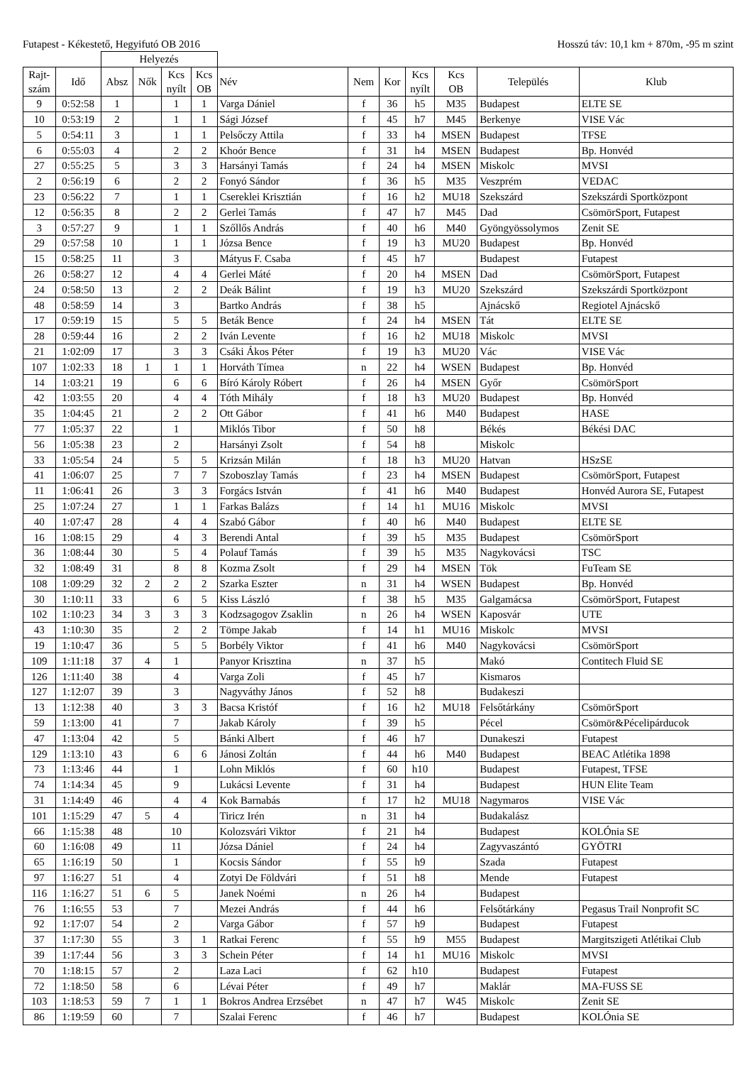Futapest - Kékestető, Hegyifutó OB 2016 Hosszú táv: 10,1 km + 870m, -95 m szint
| | | Helyezés | | | | | | | | | | |
| --- | --- | --- | --- | --- | --- | --- | --- | --- | --- | --- | --- | --- |
| Rajt- szám | Idő | Absz | Nők | Kcs nyílt | Kcs OB | Név | Nem | Kor | Kcs nyílt | Kcs OB | Település | Klub |
| 9 | 0:52:58 | 1 | | 1 | 1 | Varga Dániel | f | 36 | h5 | M35 | Budapest | ELTE SE |
| 10 | 0:53:19 | 2 | | 1 | 1 | Sági József | f | 45 | h7 | M45 | Berkenye | VISE Vác |
| 5 | 0:54:11 | 3 | | 1 | 1 | Pelsőczy Attila | f | 33 | h4 | MSEN | Budapest | TFSE |
| 6 | 0:55:03 | 4 | | 2 | 2 | Khoór Bence | f | 31 | h4 | MSEN | Budapest | Bp. Honvéd |
| 27 | 0:55:25 | 5 | | 3 | 3 | Harsányi Tamás | f | 24 | h4 | MSEN | Miskolc | MVSI |
| 2 | 0:56:19 | 6 | | 2 | 2 | Fonyó Sándor | f | 36 | h5 | M35 | Veszprém | VEDAC |
| 23 | 0:56:22 | 7 | | 1 | 1 | Csereklei Krisztián | f | 16 | h2 | MU18 | Szekszárd | Szekszárdi Sportközpont |
| 12 | 0:56:35 | 8 | | 2 | 2 | Gerlei Tamás | f | 47 | h7 | M45 | Dad | CsömörSport, Futapest |
| 3 | 0:57:27 | 9 | | 1 | 1 | Szőllős András | f | 40 | h6 | M40 | Gyöngyössolymos | Zenit SE |
| 29 | 0:57:58 | 10 | | 1 | 1 | Józsa Bence | f | 19 | h3 | MU20 | Budapest | Bp. Honvéd |
| 15 | 0:58:25 | 11 | | 3 | | Mátyus F. Csaba | f | 45 | h7 | | Budapest | Futapest |
| 26 | 0:58:27 | 12 | | 4 | 4 | Gerlei Máté | f | 20 | h4 | MSEN | Dad | CsömörSport, Futapest |
| 24 | 0:58:50 | 13 | | 2 | 2 | Deák Bálint | f | 19 | h3 | MU20 | Szekszárd | Szekszárdi Sportközpont |
| 48 | 0:58:59 | 14 | | 3 | | Bartko András | f | 38 | h5 | | Ajnácskő | Regiotel Ajnácskő |
| 17 | 0:59:19 | 15 | | 5 | 5 | Beták Bence | f | 24 | h4 | MSEN | Tát | ELTE SE |
| 28 | 0:59:44 | 16 | | 2 | 2 | Iván Levente | f | 16 | h2 | MU18 | Miskolc | MVSI |
| 21 | 1:02:09 | 17 | | 3 | 3 | Csáki Ákos Péter | f | 19 | h3 | MU20 | Vác | VISE Vác |
| 107 | 1:02:33 | 18 | 1 | 1 | 1 | Horváth Tímea | n | 22 | h4 | WSEN | Budapest | Bp. Honvéd |
| 14 | 1:03:21 | 19 | | 6 | 6 | Bíró Károly Róbert | f | 26 | h4 | MSEN | Győr | CsömörSport |
| 42 | 1:03:55 | 20 | | 4 | 4 | Tóth Mihály | f | 18 | h3 | MU20 | Budapest | Bp. Honvéd |
| 35 | 1:04:45 | 21 | | 2 | 2 | Ott Gábor | f | 41 | h6 | M40 | Budapest | HASE |
| 77 | 1:05:37 | 22 | | 1 | | Miklós Tibor | f | 50 | h8 | | Békés | Békési DAC |
| 56 | 1:05:38 | 23 | | 2 | | Harsányi Zsolt | f | 54 | h8 | | Miskolc | |
| 33 | 1:05:54 | 24 | | 5 | 5 | Krizsán Milán | f | 18 | h3 | MU20 | Hatvan | HSzSE |
| 41 | 1:06:07 | 25 | | 7 | 7 | Szoboszlay Tamás | f | 23 | h4 | MSEN | Budapest | CsömörSport, Futapest |
| 11 | 1:06:41 | 26 | | 3 | 3 | Forgács István | f | 41 | h6 | M40 | Budapest | Honvéd Aurora SE, Futapest |
| 25 | 1:07:24 | 27 | | 1 | 1 | Farkas Balázs | f | 14 | h1 | MU16 | Miskolc | MVSI |
| 40 | 1:07:47 | 28 | | 4 | 4 | Szabó Gábor | f | 40 | h6 | M40 | Budapest | ELTE SE |
| 16 | 1:08:15 | 29 | | 4 | 3 | Berendi Antal | f | 39 | h5 | M35 | Budapest | CsömörSport |
| 36 | 1:08:44 | 30 | | 5 | 4 | Polauf Tamás | f | 39 | h5 | M35 | Nagykovácsi | TSC |
| 32 | 1:08:49 | 31 | | 8 | 8 | Kozma Zsolt | f | 29 | h4 | MSEN | Tök | FuTeam SE |
| 108 | 1:09:29 | 32 | 2 | 2 | 2 | Szarka Eszter | n | 31 | h4 | WSEN | Budapest | Bp. Honvéd |
| 30 | 1:10:11 | 33 | | 6 | 5 | Kiss László | f | 38 | h5 | M35 | Galgamácsa | CsömörSport, Futapest |
| 102 | 1:10:23 | 34 | 3 | 3 | 3 | Kodzsagogov Zsaklin | n | 26 | h4 | WSEN | Kaposvár | UTE |
| 43 | 1:10:30 | 35 | | 2 | 2 | Tömpe Jakab | f | 14 | h1 | MU16 | Miskolc | MVSI |
| 19 | 1:10:47 | 36 | | 5 | 5 | Borbély Viktor | f | 41 | h6 | M40 | Nagykovácsi | CsömörSport |
| 109 | 1:11:18 | 37 | 4 | 1 | | Panyor Krisztina | n | 37 | h5 | | Makó | Contitech Fluid SE |
| 126 | 1:11:40 | 38 | | 4 | | Varga Zoli | f | 45 | h7 | | Kismaros | |
| 127 | 1:12:07 | 39 | | 3 | | Nagyváthy János | f | 52 | h8 | | Budakeszi | |
| 13 | 1:12:38 | 40 | | 3 | 3 | Bacsa Kristóf | f | 16 | h2 | MU18 | Felsőtárkány | CsömörSport |
| 59 | 1:13:00 | 41 | | 7 | | Jakab Károly | f | 39 | h5 | | Pécel | Csömör&Pécelipárducok |
| 47 | 1:13:04 | 42 | | 5 | | Bánki Albert | f | 46 | h7 | | Dunakeszi | Futapest |
| 129 | 1:13:10 | 43 | | 6 | 6 | Jánosi Zoltán | f | 44 | h6 | M40 | Budapest | BEAC Atlétika 1898 |
| 73 | 1:13:46 | 44 | | 1 | | Lohn Miklós | f | 60 | h10 | | Budapest | Futapest, TFSE |
| 74 | 1:14:34 | 45 | | 9 | | Lukácsi Levente | f | 31 | h4 | | Budapest | HUN Elite Team |
| 31 | 1:14:49 | 46 | | 4 | 4 | Kok Barnabás | f | 17 | h2 | MU18 | Nagymaros | VISE Vác |
| 101 | 1:15:29 | 47 | 5 | 4 | | Tiricz Irén | n | 31 | h4 | | Budakalász | |
| 66 | 1:15:38 | 48 | | 10 | | Kolozsvári Viktor | f | 21 | h4 | | Budapest | KOLÓnia SE |
| 60 | 1:16:08 | 49 | | 11 | | Józsa Dániel | f | 24 | h4 | | Zagyvaszántó | GYÖTRI |
| 65 | 1:16:19 | 50 | | 1 | | Kocsis Sándor | f | 55 | h9 | | Szada | Futapest |
| 97 | 1:16:27 | 51 | | 4 | | Zotyi De Földvári | f | 51 | h8 | | Mende | Futapest |
| 116 | 1:16:27 | 51 | 6 | 5 | | Janek Noémi | n | 26 | h4 | | Budapest | |
| 76 | 1:16:55 | 53 | | 7 | | Mezei András | f | 44 | h6 | | Felsőtárkány | Pegasus Trail Nonprofit SC |
| 92 | 1:17:07 | 54 | | 2 | | Varga Gábor | f | 57 | h9 | | Budapest | Futapest |
| 37 | 1:17:30 | 55 | | 3 | 1 | Ratkai Ferenc | f | 55 | h9 | M55 | Budapest | Margitszigeti Atlétikai Club |
| 39 | 1:17:44 | 56 | | 3 | 3 | Schein Péter | f | 14 | h1 | MU16 | Miskolc | MVSI |
| 70 | 1:18:15 | 57 | | 2 | | Laza Laci | f | 62 | h10 | | Budapest | Futapest |
| 72 | 1:18:50 | 58 | | 6 | | Lévai Péter | f | 49 | h7 | | Maklár | MA-FUSS SE |
| 103 | 1:18:53 | 59 | 7 | 1 | 1 | Bokros Andrea Erzsébet | n | 47 | h7 | W45 | Miskolc | Zenit SE |
| 86 | 1:19:59 | 60 | | 7 | | Szalai Ferenc | f | 46 | h7 | | Budapest | KOLÓnia SE |